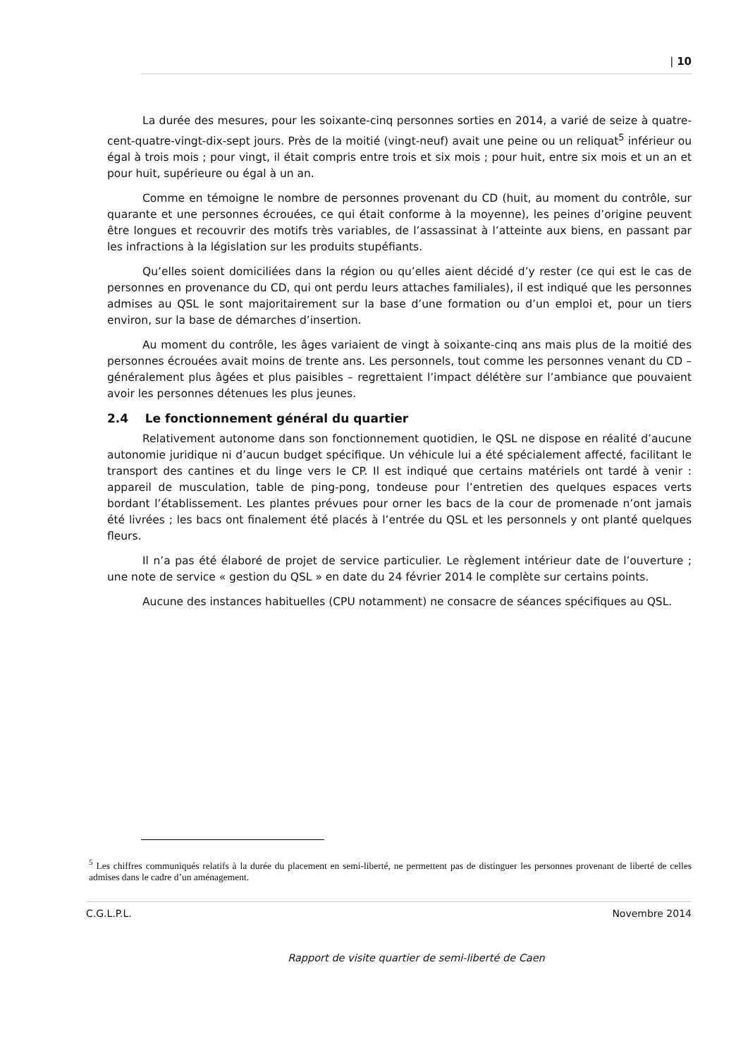| 10
La durée des mesures, pour les soixante-cinq personnes sorties en 2014, a varié de seize à quatre-cent-quatre-vingt-dix-sept jours. Près de la moitié (vingt-neuf) avait une peine ou un reliquat<sup>5</sup> inférieur ou égal à trois mois ; pour vingt, il était compris entre trois et six mois ; pour huit, entre six mois et un an et pour huit, supérieure ou égal à un an.
Comme en témoigne le nombre de personnes provenant du CD (huit, au moment du contrôle, sur quarante et une personnes écrouées, ce qui était conforme à la moyenne), les peines d’origine peuvent être longues et recouvrir des motifs très variables, de l’assassinat à l’atteinte aux biens, en passant par les infractions à la législation sur les produits stupéfiants.
Qu’elles soient domiciliées dans la région ou qu’elles aient décidé d’y rester (ce qui est le cas de personnes en provenance du CD, qui ont perdu leurs attaches familiales), il est indiqué que les personnes admises au QSL le sont majoritairement sur la base d’une formation ou d’un emploi et, pour un tiers environ, sur la base de démarches d’insertion.
Au moment du contrôle, les âges variaient de vingt à soixante-cinq ans mais plus de la moitié des personnes écrouées avait moins de trente ans. Les personnels, tout comme les personnes venant du CD – généralement plus âgées et plus paisibles – regrettaient l’impact délétère sur l’ambiance que pouvaient avoir les personnes détenues les plus jeunes.
2.4 Le fonctionnement général du quartier
Relativement autonome dans son fonctionnement quotidien, le QSL ne dispose en réalité d’aucune autonomie juridique ni d’aucun budget spécifique. Un véhicule lui a été spécialement affecté, facilitant le transport des cantines et du linge vers le CP. Il est indiqué que certains matériels ont tardé à venir : appareil de musculation, table de ping-pong, tondeuse pour l’entretien des quelques espaces verts bordant l’établissement. Les plantes prévues pour orner les bacs de la cour de promenade n’ont jamais été livrées ; les bacs ont finalement été placés à l’entrée du QSL et les personnels y ont planté quelques fleurs.
Il n’a pas été élaboré de projet de service particulier. Le règlement intérieur date de l’ouverture ; une note de service « gestion du QSL » en date du 24 février 2014 le complète sur certains points.
Aucune des instances habituelles (CPU notamment) ne consacre de séances spécifiques au QSL.
<sup>5</sup> Les chiffres communiqués relatifs à la durée du placement en semi-liberté, ne permettent pas de distinguer les personnes provenant de liberté de celles admises dans le cadre d’un aménagement.
C.G.L.P.L. Novembre 2014
Rapport de visite quartier de semi-liberté de Caen